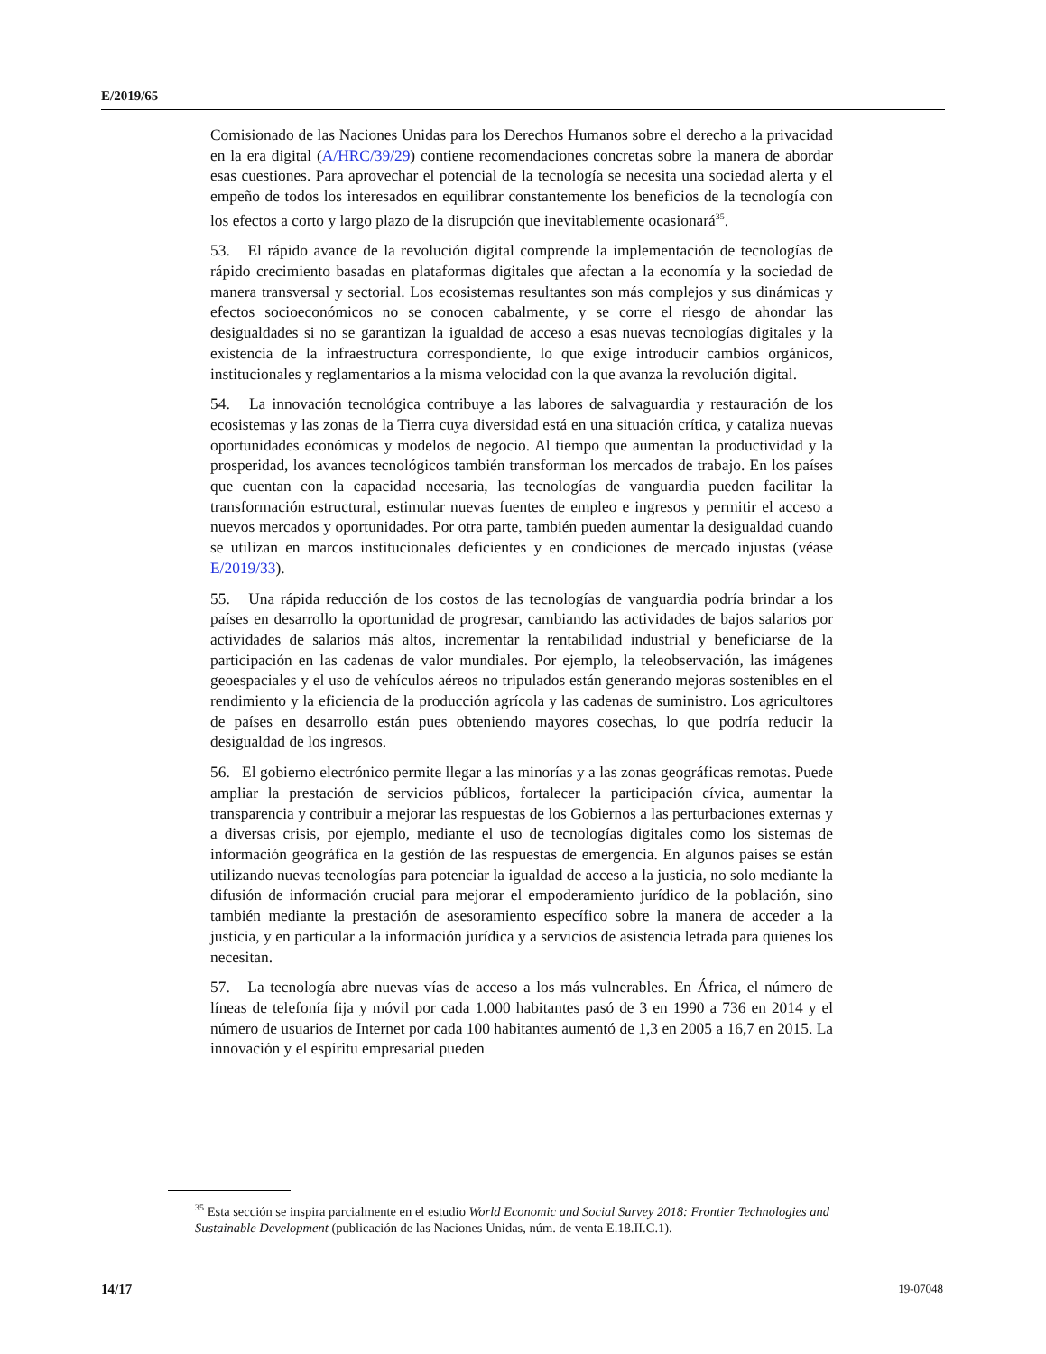E/2019/65
Comisionado de las Naciones Unidas para los Derechos Humanos sobre el derecho a la privacidad en la era digital (A/HRC/39/29) contiene recomendaciones concretas sobre la manera de abordar esas cuestiones. Para aprovechar el potencial de la tecnología se necesita una sociedad alerta y el empeño de todos los interesados en equilibrar constantemente los beneficios de la tecnología con los efectos a corto y largo plazo de la disrupción que inevitablemente ocasionará<sup>35</sup>.
53. El rápido avance de la revolución digital comprende la implementación de tecnologías de rápido crecimiento basadas en plataformas digitales que afectan a la economía y la sociedad de manera transversal y sectorial. Los ecosistemas resultantes son más complejos y sus dinámicas y efectos socioeconómicos no se conocen cabalmente, y se corre el riesgo de ahondar las desigualdades si no se garantizan la igualdad de acceso a esas nuevas tecnologías digitales y la existencia de la infraestructura correspondiente, lo que exige introducir cambios orgánicos, institucionales y reglamentarios a la misma velocidad con la que avanza la revolución digital.
54. La innovación tecnológica contribuye a las labores de salvaguardia y restauración de los ecosistemas y las zonas de la Tierra cuya diversidad está en una situación crítica, y cataliza nuevas oportunidades económicas y modelos de negocio. Al tiempo que aumentan la productividad y la prosperidad, los avances tecnológicos también transforman los mercados de trabajo. En los países que cuentan con la capacidad necesaria, las tecnologías de vanguardia pueden facilitar la transformación estructural, estimular nuevas fuentes de empleo e ingresos y permitir el acceso a nuevos mercados y oportunidades. Por otra parte, también pueden aumentar la desigualdad cuando se utilizan en marcos institucionales deficientes y en condiciones de mercado injustas (véase E/2019/33).
55. Una rápida reducción de los costos de las tecnologías de vanguardia podría brindar a los países en desarrollo la oportunidad de progresar, cambiando las actividades de bajos salarios por actividades de salarios más altos, incrementar la rentabilidad industrial y beneficiarse de la participación en las cadenas de valor mundiales. Por ejemplo, la teleobservación, las imágenes geoespaciales y el uso de vehículos aéreos no tripulados están generando mejoras sostenibles en el rendimiento y la eficiencia de la producción agrícola y las cadenas de suministro. Los agricultores de países en desarrollo están pues obteniendo mayores cosechas, lo que podría reducir la desigualdad de los ingresos.
56. El gobierno electrónico permite llegar a las minorías y a las zonas geográficas remotas. Puede ampliar la prestación de servicios públicos, fortalecer la participación cívica, aumentar la transparencia y contribuir a mejorar las respuestas de los Gobiernos a las perturbaciones externas y a diversas crisis, por ejemplo, mediante el uso de tecnologías digitales como los sistemas de información geográfica en la gestión de las respuestas de emergencia. En algunos países se están utilizando nuevas tecnologías para potenciar la igualdad de acceso a la justicia, no solo mediante la difusión de información crucial para mejorar el empoderamiento jurídico de la población, sino también mediante la prestación de asesoramiento específico sobre la manera de acceder a la justicia, y en particular a la información jurídica y a servicios de asistencia letrada para quienes los necesitan.
57. La tecnología abre nuevas vías de acceso a los más vulnerables. En África, el número de líneas de telefonía fija y móvil por cada 1.000 habitantes pasó de 3 en 1990 a 736 en 2014 y el número de usuarios de Internet por cada 100 habitantes aumentó de 1,3 en 2005 a 16,7 en 2015. La innovación y el espíritu empresarial pueden
<sup>35</sup> Esta sección se inspira parcialmente en el estudio World Economic and Social Survey 2018: Frontier Technologies and Sustainable Development (publicación de las Naciones Unidas, núm. de venta E.18.II.C.1).
14/17 19-07048